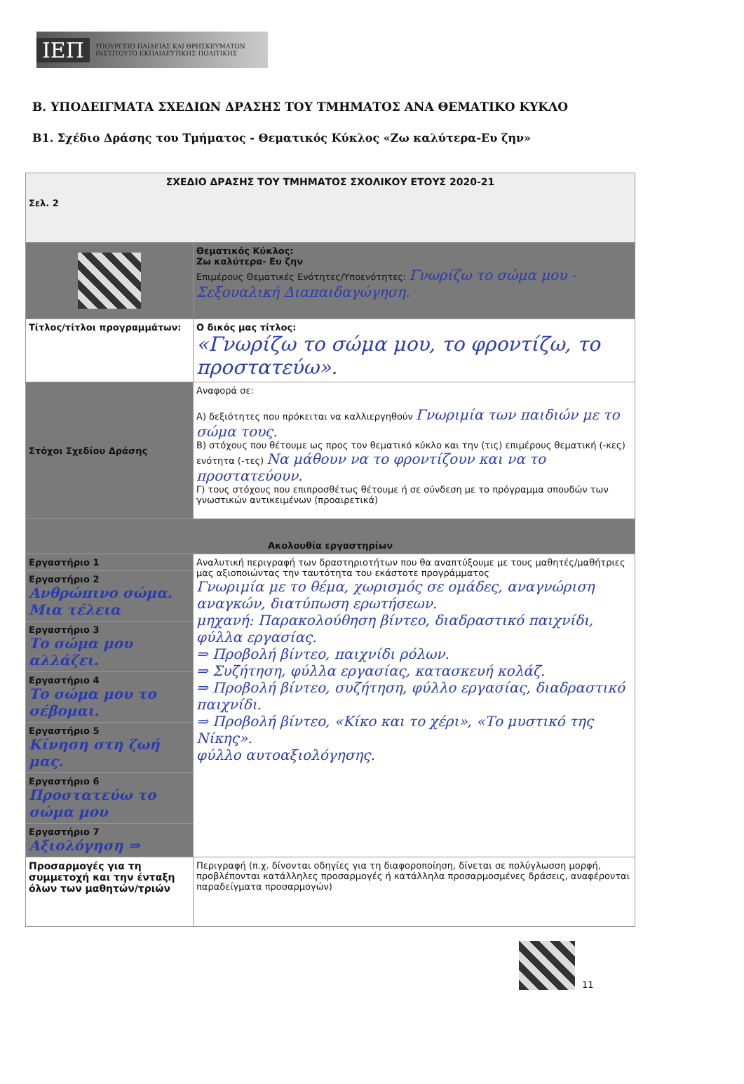ΙΕΠ ΥΠΟΥΡΓΕΙΟ ΠΑΙΔΕΙΑΣ ΚΑΙ ΘΡΗΣΚΕΥΜΑΤΩΝ
ΙΝΣΤΙΤΟΥΤΟ ΕΚΠΑΙΔΕΥΤΙΚΗΣ ΠΟΛΙΤΙΚΗΣ
Β. ΥΠΟΔΕΙΓΜΑΤΑ ΣΧΕΔΙΩΝ ΔΡΑΣΗΣ ΤΟΥ ΤΜΗΜΑΤΟΣ ΑΝΑ ΘΕΜΑΤΙΚΟ ΚΥΚΛΟ
Β1. Σχέδιο Δράσης του Τμήματος - Θεματικός Κύκλος «Ζω καλύτερα-Ευ ζην»
| ΣΧΕΔΙΟ ΔΡΑΣΗΣ ΤΟΥ ΤΜΗΜΑΤΟΣ ΣΧΟΛΙΚΟΥ ΕΤΟΥΣ 2020-21 Σελ. 2 | |
| | Θεματικός Κύκλος: Ζω καλύτερα- Ευ ζην Επιμέρους Θεματικές Ενότητες/Υποενότητες: Γνωρίζω το σώμα μου - Σεξουαλική Διαπαιδαγώγηση. |
| Τίτλος/τίτλοι προγραμμάτων: | Ο δικός μας τίτλος: «Γνωρίζω το σώμα μου, το φροντίζω, το προστατεύω». |
| Στόχοι Σχεδίου Δράσης | Αναφορά σε: Α) δεξιότητες που πρόκειται να καλλιεργηθούν Γνωριμία των παιδιών με το σώμα τους. Β) στόχους που θέτουμε ως προς τον θεματικό κύκλο και την (τις) επιμέρους θεματική (-κες) ενότητα (-τες) Να μάθουν να το φροντίζουν και να το προστατεύουν. Γ) τους στόχους που επιπροσθέτως θέτουμε ή σε σύνδεση με το πρόγραμμα σπουδών των γνωστικών αντικειμένων (προαιρετικά) |
| Ακολουθία εργαστηρίων | |
| Εργαστήριο 1 | Αναλυτική περιγραφή των δραστηριοτήτων που θα αναπτύξουμε με τους μαθητές/μαθήτριες μας αξιοποιώντας την ταυτότητα του εκάστοτε προγράμματος Γνωριμία με το θέμα, χωρισμός σε ομάδες, αναγνώριση αναγκών, διατύπωση ερωτήσεων. μηχανή: Παρακολούθηση βίντεο, διαδραστικό παιχνίδι, φύλλα εργασίας. ⇒ Προβολή βίντεο, παιχνίδι ρόλων. ⇒ Συζήτηση, φύλλα εργασίας, κατασκευή κολάζ. ⇒ Προβολή βίντεο, συζήτηση, φύλλο εργασίας, διαδραστικό παιχνίδι. ⇒ Προβολή βίντεο, «Κίκο και το χέρι», «Το μυστικό της Νίκης». φύλλο αυτοαξιολόγησης. |
| Εργαστήριο 2 Ανθρώπινο σώμα. Μια τέλεια | |
| Εργαστήριο 3 Το σώμα μου αλλάζει. | |
| Εργαστήριο 4 Το σώμα μου το σέβομαι. | |
| Εργαστήριο 5 Κίνηση στη ζωή μας. | |
| Εργαστήριο 6 Προστατεύω το σώμα μου | |
| Εργαστήριο 7 Αξιολόγηση ⇒ | |
| Προσαρμογές για τη συμμετοχή και την ένταξη όλων των μαθητών/τριών | Περιγραφή (π.χ. δίνονται οδηγίες για τη διαφοροποίηση, δίνεται σε πολύγλωσση μορφή, προβλέπονται κατάλληλες προσαρμογές ή κατάλληλα προσαρμοσμένες δράσεις, αναφέρονται παραδείγματα προσαρμογών) |
11